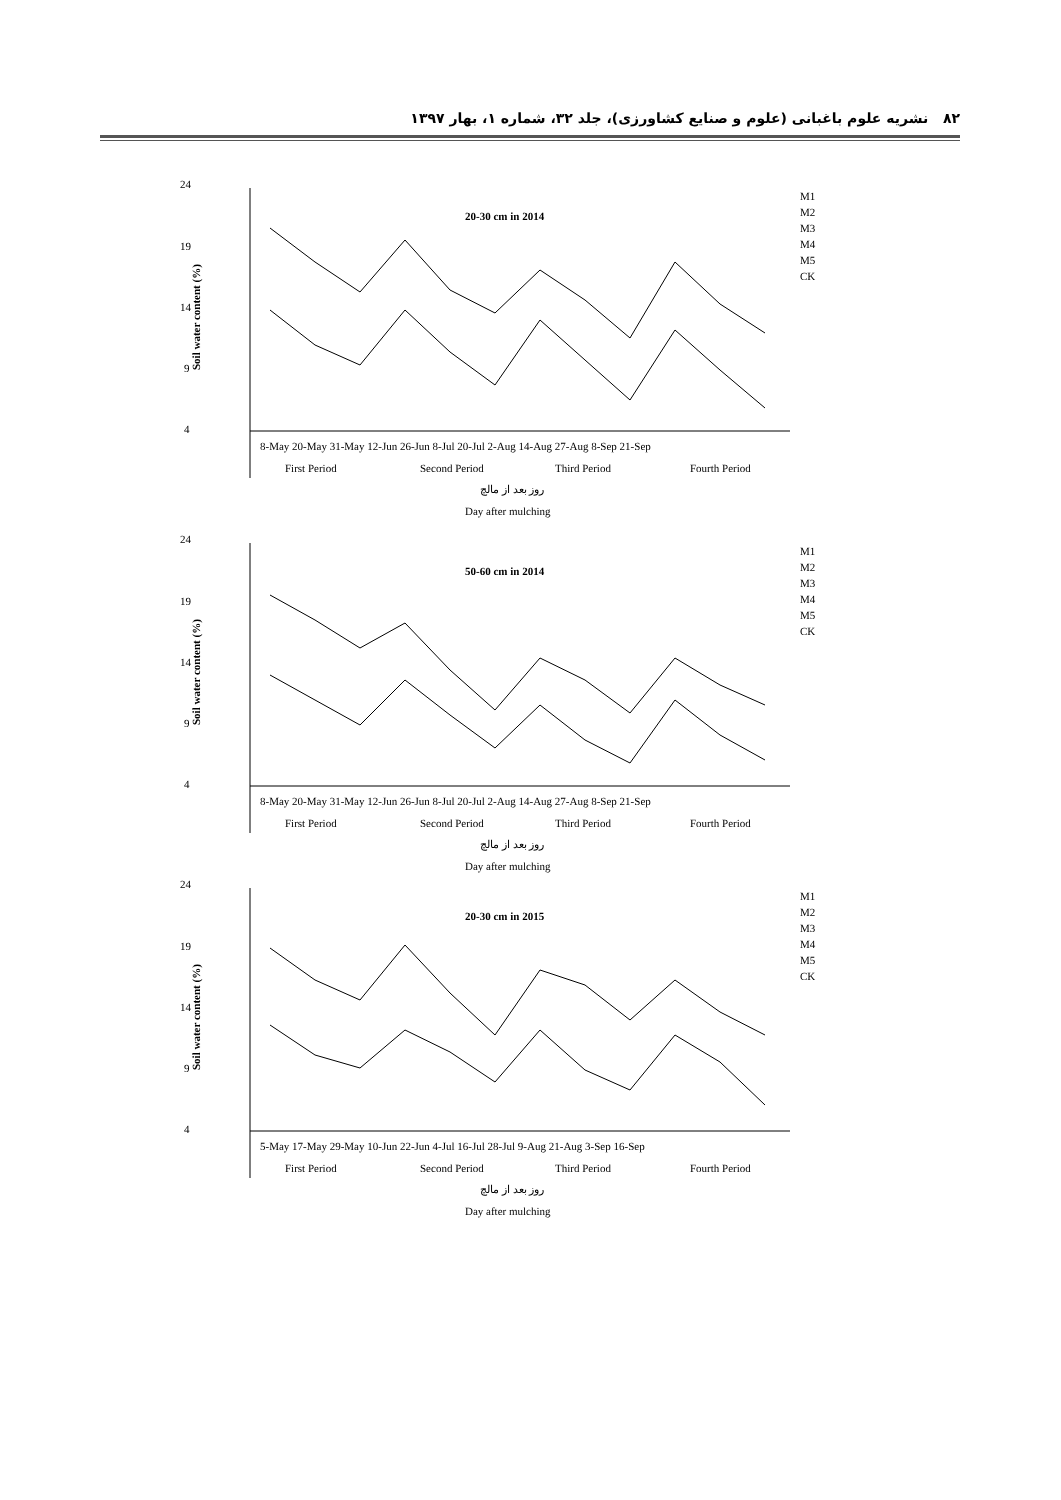۸۲ نشریه علوم باغبانی (علوم و صنایع کشاورزی)، جلد ۳۲، شماره ۱، بهار ۱۳۹۷
24
19
14
9
4
20-30 cm in 2014
Soil water content (%)
8-May 20-May 31-May 12-Jun 26-Jun 8-Jul 20-Jul 2-Aug 14-Aug 27-Aug 8-Sep 21-Sep
First Period
Second Period
Third Period
Fourth Period
روز بعد از مالچ
Day after mulching
M1
M2
M3
M4
M5
CK
24
19
14
9
4
50-60 cm in 2014
Soil water content (%)
8-May 20-May 31-May 12-Jun 26-Jun 8-Jul 20-Jul 2-Aug 14-Aug 27-Aug 8-Sep 21-Sep
First Period
Second Period
Third Period
Fourth Period
روز بعد از مالچ
Day after mulching
M1
M2
M3
M4
M5
CK
24
19
14
9
4
20-30 cm in 2015
Soil water content (%)
5-May 17-May 29-May 10-Jun 22-Jun 4-Jul 16-Jul 28-Jul 9-Aug 21-Aug 3-Sep 16-Sep
First Period
Second Period
Third Period
Fourth Period
روز بعد از مالچ
Day after mulching
M1
M2
M3
M4
M5
CK